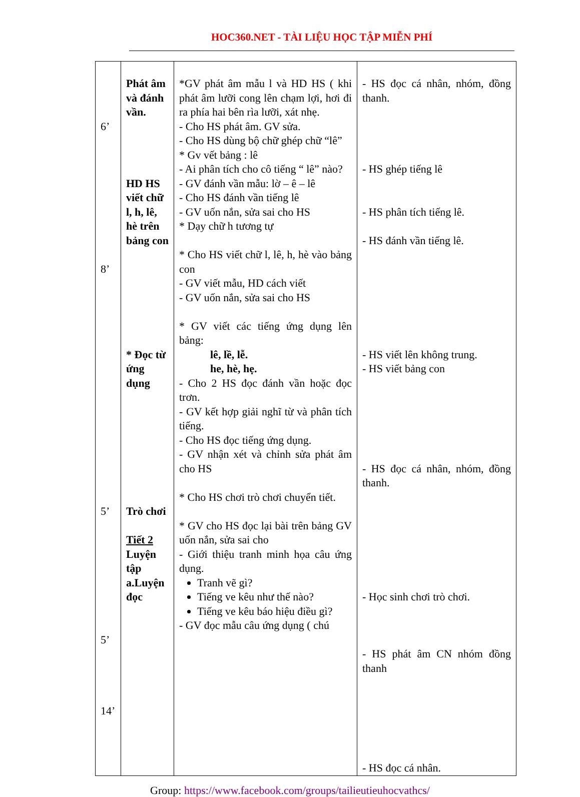HOC360.NET - TÀI LIỆU HỌC TẬP MIỄN PHÍ
| 6’ 8’ 5’ 5’ 14’ | Phát âm và đánh vần. HD HS viết chữ l, h, lê, hè trên bảng con * Đọc từ ứng dụng Trò chơi Tiết 2 Luyện tập a.Luyện đọc | *GV phát âm mẫu l và HD HS ( khi phát âm lưỡi cong lên chạm lợi, hơi đi ra phía hai bên rìa lưỡi, xát nhẹ. - Cho HS phát âm. GV sửa. - Cho HS dùng bộ chữ ghép chữ “lê” * Gv vết bảng : lê - Ai phân tích cho cô tiếng “ lê” nào? - GV đánh vần mẫu: lờ – ê – lê - Cho HS đánh vần tiếng lê - GV uốn nắn, sửa sai cho HS * Dạy chữ h tương tự * Cho HS viết chữ l, lê, h, hè vào bảng con - GV viết mẫu, HD cách viết - GV uốn nắn, sửa sai cho HS * GV viết các tiếng ứng dụng lên bảng: lê, lề, lễ. he, hè, hẹ. - Cho 2 HS đọc đánh vần hoặc đọc trơn. - GV kết hợp giải nghĩ từ và phân tích tiếng. - Cho HS đọc tiếng ứng dụng. - GV nhận xét và chỉnh sửa phát âm cho HS * Cho HS chơi trò chơi chuyển tiết. * GV cho HS đọc lại bài trên bảng GV uốn nắn, sửa sai cho - Giới thiệu tranh minh họa câu ứng dụng. Tranh vẽ gì? Tiếng ve kêu như thế nào? Tiếng ve kêu báo hiệu điều gì? - GV đọc mẫu câu ứng dụng ( chú | - HS đọc cá nhân, nhóm, đồng thanh. - HS ghép tiếng lê - HS phân tích tiếng lê. - HS đánh vần tiếng lê. - HS viết lên không trung. - HS viết bảng con - HS đọc cá nhân, nhóm, đồng thanh. - Học sinh chơi trò chơi. - HS phát âm CN nhóm đồng thanh - HS đọc cá nhân. |
Group: https://www.facebook.com/groups/tailieutieuhocvathcs/